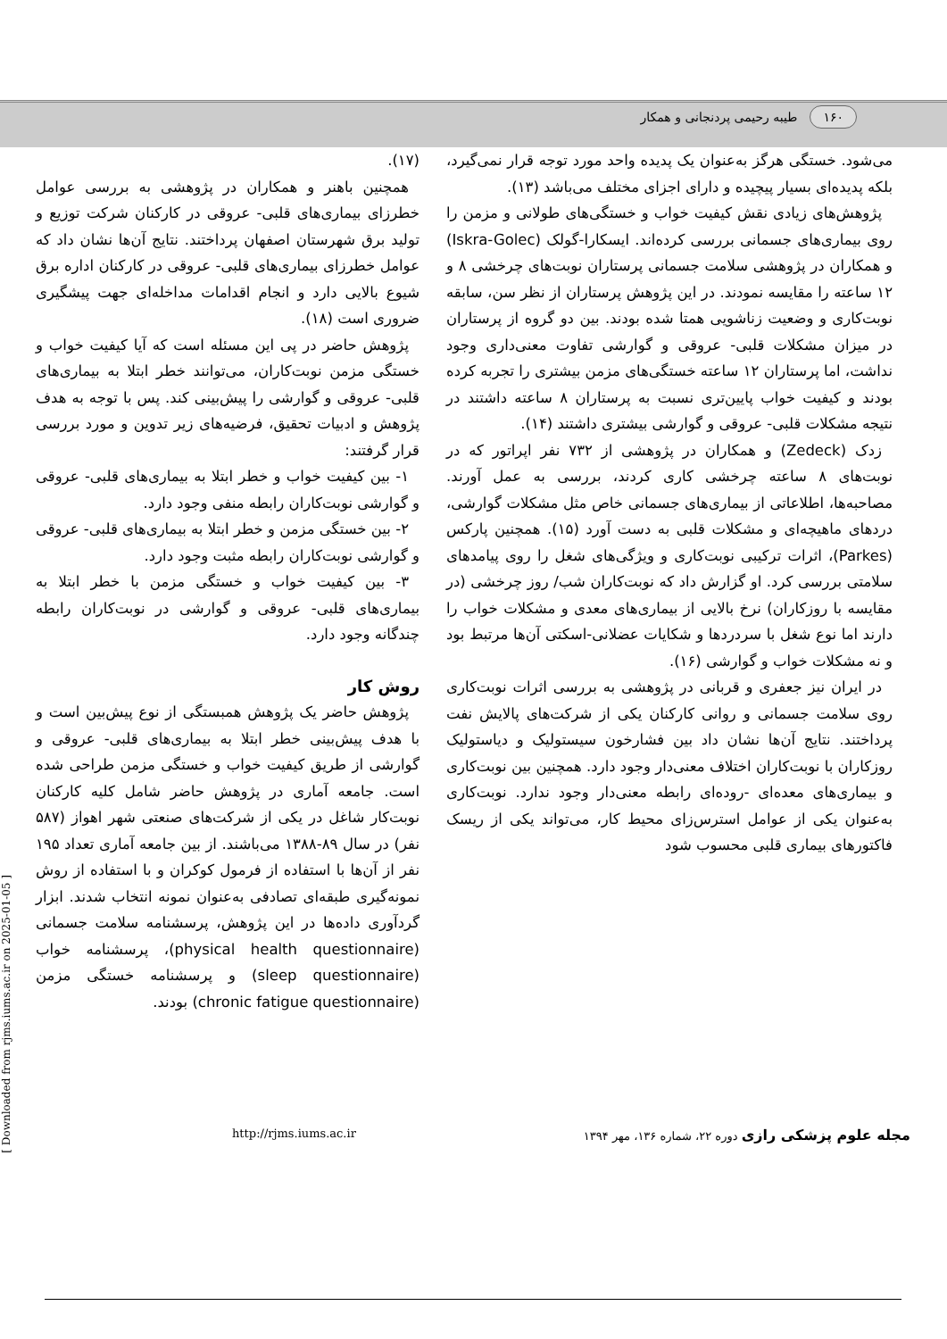۱۶۰ طیبه رحیمی پردنجانی و همکار
می‌شود. خستگی هرگز به‌عنوان یک پدیده واحد مورد توجه قرار نمی‌گیرد، بلکه پدیده‌ای بسیار پیچیده و دارای اجزای مختلف می‌باشد (۱۳).
پژوهش‌های زیادی نقش کیفیت خواب و خستگی‌های طولانی و مزمن را روی بیماری‌های جسمانی بررسی کرده‌اند. ایسکارا-گولک (Iskra-Golec) و همکاران در پژوهشی سلامت جسمانی پرستاران نوبت‌های چرخشی ۸ و ۱۲ ساعته را مقایسه نمودند. در این پژوهش پرستاران از نظر سن، سابقه نوبت‌کاری و وضعیت زناشویی همتا شده بودند. بین دو گروه از پرستاران در میزان مشکلات قلبی- عروقی و گوارشی تفاوت معنی‌داری وجود نداشت، اما پرستاران ۱۲ ساعته خستگی‌های مزمن بیشتری را تجربه کرده بودند و کیفیت خواب پایین‌تری نسبت به پرستاران ۸ ساعته داشتند در نتیجه مشکلات قلبی- عروقی و گوارشی بیشتری داشتند (۱۴).
زدک (Zedeck) و همکاران در پژوهشی از ۷۳۲ نفر اپراتور که در نوبت‌های ۸ ساعته چرخشی کاری کردند، بررسی به عمل آورند. مصاحبه‌ها، اطلاعاتی از بیماری‌های جسمانی خاص مثل مشکلات گوارشی، دردهای ماهیچه‌ای و مشکلات قلبی به دست آورد (۱۵). همچنین پارکس (Parkes)، اثرات ترکیبی نوبت‌کاری و ویژگی‌های شغل را روی پیامدهای سلامتی بررسی کرد. او گزارش داد که نوبت‌کاران شب/ روز چرخشی (در مقایسه با روزکاران) نرخ بالایی از بیماری‌های معدی و مشکلات خواب را دارند اما نوع شغل با سردردها و شکایات عضلانی-اسکتی آن‌ها مرتبط بود و نه مشکلات خواب و گوارشی (۱۶).
در ایران نیز جعفری و قربانی در پژوهشی به بررسی اثرات نوبت‌کاری روی سلامت جسمانی و روانی کارکنان یکی از شرکت‌های پالایش نفت پرداختند. نتایج آن‌ها نشان داد بین فشارخون سیستولیک و دیاستولیک روزکاران با نوبت‌کاران اختلاف معنی‌دار وجود دارد. همچنین بین نوبت‌کاری و بیماری‌های معده‌ای -روده‌ای رابطه معنی‌دار وجود ندارد. نوبت‌کاری به‌عنوان یکی از عوامل استرس‌زای محیط کار، می‌تواند یکی از ریسک فاکتورهای بیماری قلبی محسوب شود
(۱۷).
همچنین باهنر و همکاران در پژوهشی به بررسی عوامل خطرزای بیماری‌های قلبی- عروقی در کارکنان شرکت توزیع و تولید برق شهرستان اصفهان پرداختند. نتایج آن‌ها نشان داد که عوامل خطرزای بیماری‌های قلبی- عروقی در کارکنان اداره برق شیوع بالایی دارد و انجام اقدامات مداخله‌ای جهت پیشگیری ضروری است (۱۸).
پژوهش حاضر در پی این مسئله است که آیا کیفیت خواب و خستگی مزمن نوبت‌کاران، می‌توانند خطر ابتلا به بیماری‌های قلبی- عروقی و گوارشی را پیش‌بینی کند. پس با توجه به هدف پژوهش و ادبیات تحقیق، فرضیه‌های زیر تدوین و مورد بررسی قرار گرفتند:
۱- بین کیفیت خواب و خطر ابتلا به بیماری‌های قلبی- عروقی و گوارشی نوبت‌کاران رابطه منفی وجود دارد.
۲- بین خستگی مزمن و خطر ابتلا به بیماری‌های قلبی- عروقی و گوارشی نوبت‌کاران رابطه مثبت وجود دارد.
۳- بین کیفیت خواب و خستگی مزمن با خطر ابتلا به بیماری‌های قلبی- عروقی و گوارشی در نوبت‌کاران رابطه چندگانه وجود دارد.
روش کار
پژوهش حاضر یک پژوهش همبستگی از نوع پیش‌بین است و با هدف پیش‌بینی خطر ابتلا به بیماری‌های قلبی- عروقی و گوارشی از طریق کیفیت خواب و خستگی مزمن طراحی شده است. جامعه آماری در پژوهش حاضر شامل کلیه کارکنان نوبت‌کار شاغل در یکی از شرکت‌های صنعتی شهر اهواز (۵۸۷ نفر) در سال ۸۹-۱۳۸۸ می‌باشند. از بین جامعه آماری تعداد ۱۹۵ نفر از آن‌ها با استفاده از فرمول کوکران و با استفاده از روش نمونه‌گیری طبقه‌ای تصادفی به‌عنوان نمونه انتخاب شدند. ابزار گردآوری داده‌ها در این پژوهش، پرسشنامه سلامت جسمانی (physical health questionnaire)، پرسشنامه خواب (sleep questionnaire) و پرسشنامه خستگی مزمن (chronic fatigue questionnaire) بودند.
http://rjms.iums.ac.ir مجله علوم پزشکی رازی دوره ۲۲، شماره ۱۳۶، مهر ۱۳۹۴
[ Downloaded from rjms.iums.ac.ir on 2025-01-05 ]